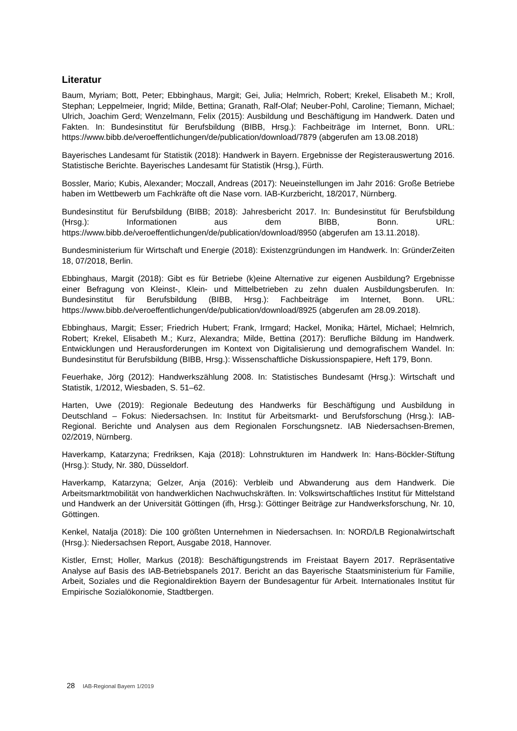Literatur
Baum, Myriam; Bott, Peter; Ebbinghaus, Margit; Gei, Julia; Helmrich, Robert; Krekel, Elisabeth M.; Kroll, Stephan; Leppelmeier, Ingrid; Milde, Bettina; Granath, Ralf-Olaf; Neuber-Pohl, Caroline; Tiemann, Michael; Ulrich, Joachim Gerd; Wenzelmann, Felix (2015): Ausbildung und Beschäftigung im Handwerk. Daten und Fakten. In: Bundesinstitut für Berufsbildung (BIBB, Hrsg.): Fachbeiträge im Internet, Bonn. URL: https://www.bibb.de/veroeffentlichungen/de/publication/download/7879 (abgerufen am 13.08.2018)
Bayerisches Landesamt für Statistik (2018): Handwerk in Bayern. Ergebnisse der Registerauswertung 2016. Statistische Berichte. Bayerisches Landesamt für Statistik (Hrsg.), Fürth.
Bossler, Mario; Kubis, Alexander; Moczall, Andreas (2017): Neueinstellungen im Jahr 2016: Große Betriebe haben im Wettbewerb um Fachkräfte oft die Nase vorn. IAB-Kurzbericht, 18/2017, Nürnberg.
Bundesinstitut für Berufsbildung (BIBB; 2018): Jahresbericht 2017. In: Bundesinstitut für Berufsbildung (Hrsg.): Informationen aus dem BIBB, Bonn. URL: https://www.bibb.de/veroeffentlichungen/de/publication/download/8950 (abgerufen am 13.11.2018).
Bundesministerium für Wirtschaft und Energie (2018): Existenzgründungen im Handwerk. In: GründerZeiten 18, 07/2018, Berlin.
Ebbinghaus, Margit (2018): Gibt es für Betriebe (k)eine Alternative zur eigenen Ausbildung? Ergebnisse einer Befragung von Kleinst-, Klein- und Mittelbetrieben zu zehn dualen Ausbildungsberufen. In: Bundesinstitut für Berufsbildung (BIBB, Hrsg.): Fachbeiträge im Internet, Bonn. URL: https://www.bibb.de/veroeffentlichungen/de/publication/download/8925 (abgerufen am 28.09.2018).
Ebbinghaus, Margit; Esser; Friedrich Hubert; Frank, Irmgard; Hackel, Monika; Härtel, Michael; Helmrich, Robert; Krekel, Elisabeth M.; Kurz, Alexandra; Milde, Bettina (2017): Berufliche Bildung im Handwerk. Entwicklungen und Herausforderungen im Kontext von Digitalisierung und demografischem Wandel. In: Bundesinstitut für Berufsbildung (BIBB, Hrsg.): Wissenschaftliche Diskussionspapiere, Heft 179, Bonn.
Feuerhake, Jörg (2012): Handwerkszählung 2008. In: Statistisches Bundesamt (Hrsg.): Wirtschaft und Statistik, 1/2012, Wiesbaden, S. 51–62.
Harten, Uwe (2019): Regionale Bedeutung des Handwerks für Beschäftigung und Ausbildung in Deutschland – Fokus: Niedersachsen. In: Institut für Arbeitsmarkt- und Berufsforschung (Hrsg.): IAB-Regional. Berichte und Analysen aus dem Regionalen Forschungsnetz. IAB Niedersachsen-Bremen, 02/2019, Nürnberg.
Haverkamp, Katarzyna; Fredriksen, Kaja (2018): Lohnstrukturen im Handwerk In: Hans-Böckler-Stiftung (Hrsg.): Study, Nr. 380, Düsseldorf.
Haverkamp, Katarzyna; Gelzer, Anja (2016): Verbleib und Abwanderung aus dem Handwerk. Die Arbeitsmarktmobilität von handwerklichen Nachwuchskräften. In: Volkswirtschaftliches Institut für Mittelstand und Handwerk an der Universität Göttingen (ifh, Hrsg.): Göttinger Beiträge zur Handwerksforschung, Nr. 10, Göttingen.
Kenkel, Natalja (2018): Die 100 größten Unternehmen in Niedersachsen. In: NORD/LB Regionalwirtschaft (Hrsg.): Niedersachsen Report, Ausgabe 2018, Hannover.
Kistler, Ernst; Holler, Markus (2018): Beschäftigungstrends im Freistaat Bayern 2017. Repräsentative Analyse auf Basis des IAB-Betriebspanels 2017. Bericht an das Bayerische Staatsministerium für Familie, Arbeit, Soziales und die Regionaldirektion Bayern der Bundesagentur für Arbeit. Internationales Institut für Empirische Sozialökonomie, Stadtbergen.
28 IAB-Regional Bayern 1/2019